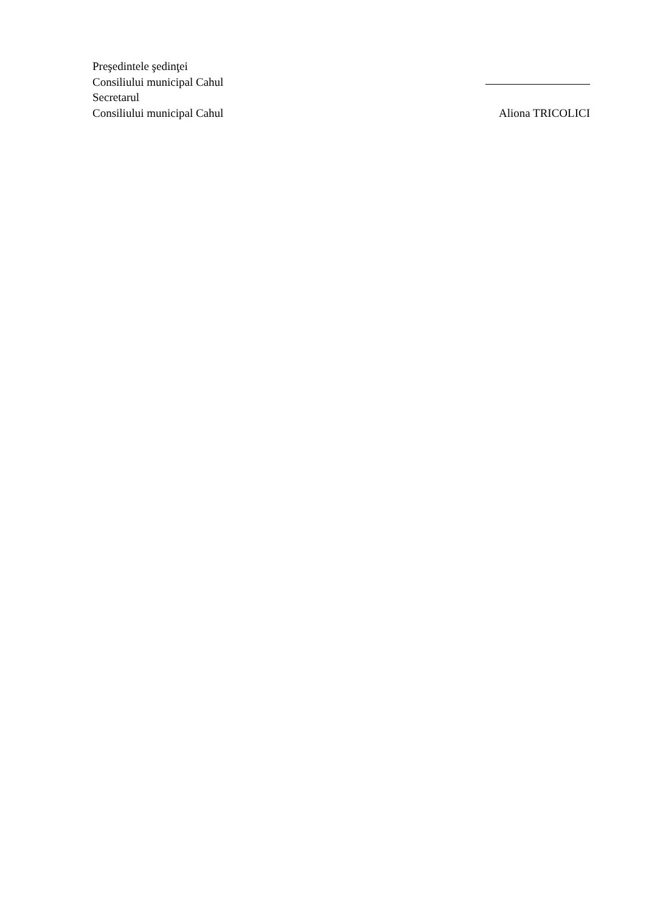Preşedintele şedinţei
Consiliului municipal Cahul
Secretarul
Consiliului municipal Cahul Aliona TRICOLICI